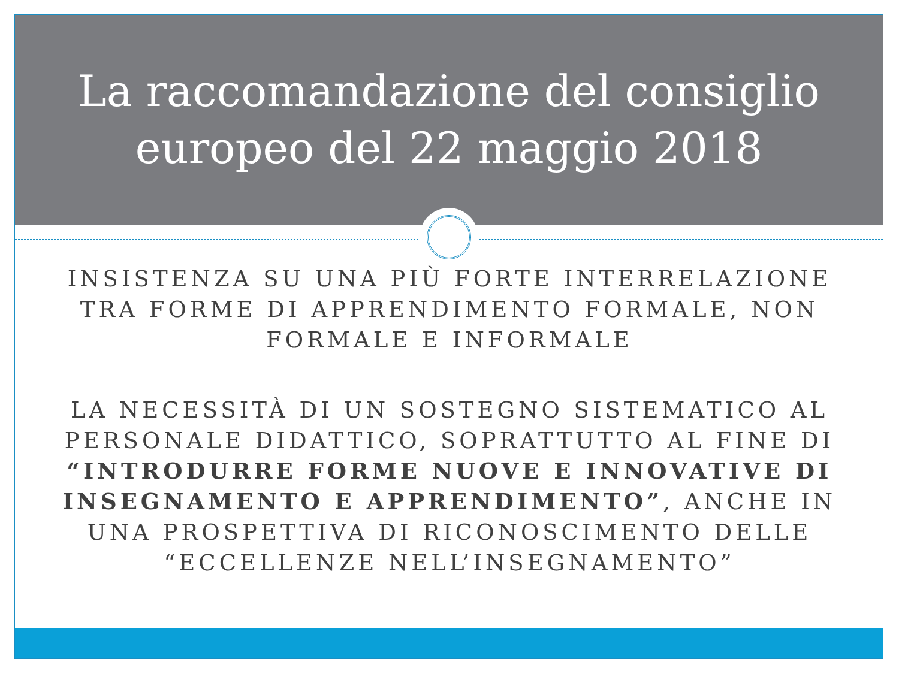La raccomandazione del consiglio
europeo del 22 maggio 2018
INSISTENZA SU UNA PIÙ FORTE INTERRELAZIONE TRA FORME DI APPRENDIMENTO FORMALE, NON FORMALE E INFORMALE
LA NECESSITÀ DI UN SOSTEGNO SISTEMATICO AL PERSONALE DIDATTICO, SOPRATTUTTO AL FINE DI “INTRODURRE FORME NUOVE E INNOVATIVE DI INSEGNAMENTO E APPRENDIMENTO”, ANCHE IN UNA PROSPETTIVA DI RICONOSCIMENTO DELLE “ECCELLENZE NELL’INSEGNAMENTO”